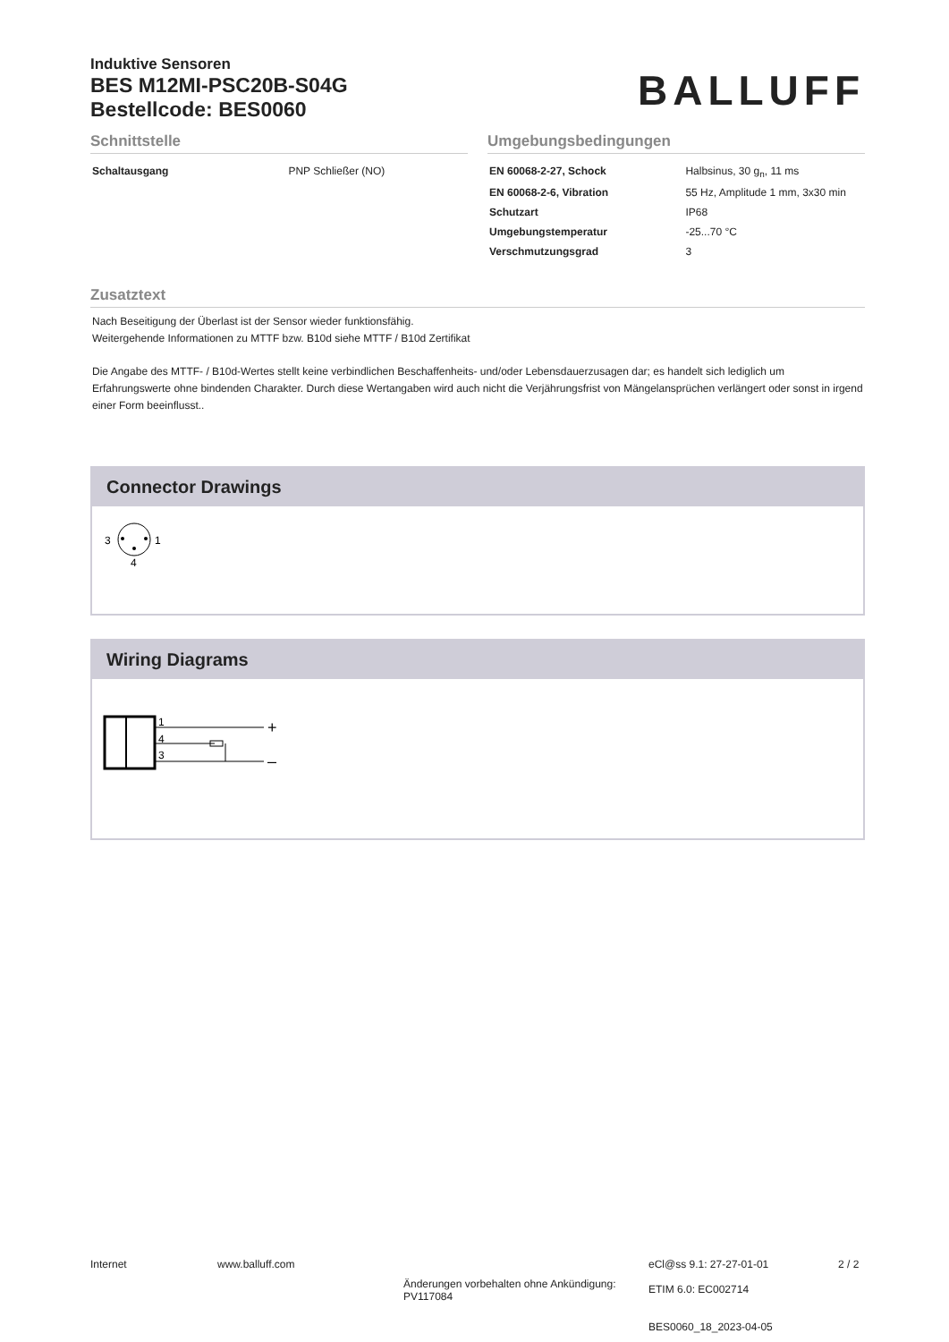Induktive Sensoren
BES M12MI-PSC20B-S04G
Bestellcode: BES0060
BALLUFF
Schnittstelle
| Schaltausgang | PNP Schließer (NO) |
Umgebungsbedingungen
| EN 60068-2-27, Schock | Halbsinus, 30 g<sub>n</sub>, 11 ms |
| EN 60068-2-6, Vibration | 55 Hz, Amplitude 1 mm, 3x30 min |
| Schutzart | IP68 |
| Umgebungstemperatur | -25...70 °C |
| Verschmutzungsgrad | 3 |
Zusatztext
Nach Beseitigung der Überlast ist der Sensor wieder funktionsfähig.
Weitergehende Informationen zu MTTF bzw. B10d siehe MTTF / B10d Zertifikat
Die Angabe des MTTF- / B10d-Wertes stellt keine verbindlichen Beschaffenheits- und/oder Lebensdauerzusagen dar; es handelt sich lediglich um Erfahrungswerte ohne bindenden Charakter. Durch diese Wertangaben wird auch nicht die Verjährungsfrist von Mängelansprüchen verlängert oder sonst in irgend einer Form beeinflusst..
Connector Drawings
3
1
4
Wiring Diagrams
1
4
3
+
–
Internet www.balluff.com
Änderungen vorbehalten ohne Ankündigung:
PV117084
eCl@ss 9.1: 27-27-01-01
ETIM 6.0: EC002714
BES0060_18_2023-04-05
2 / 2